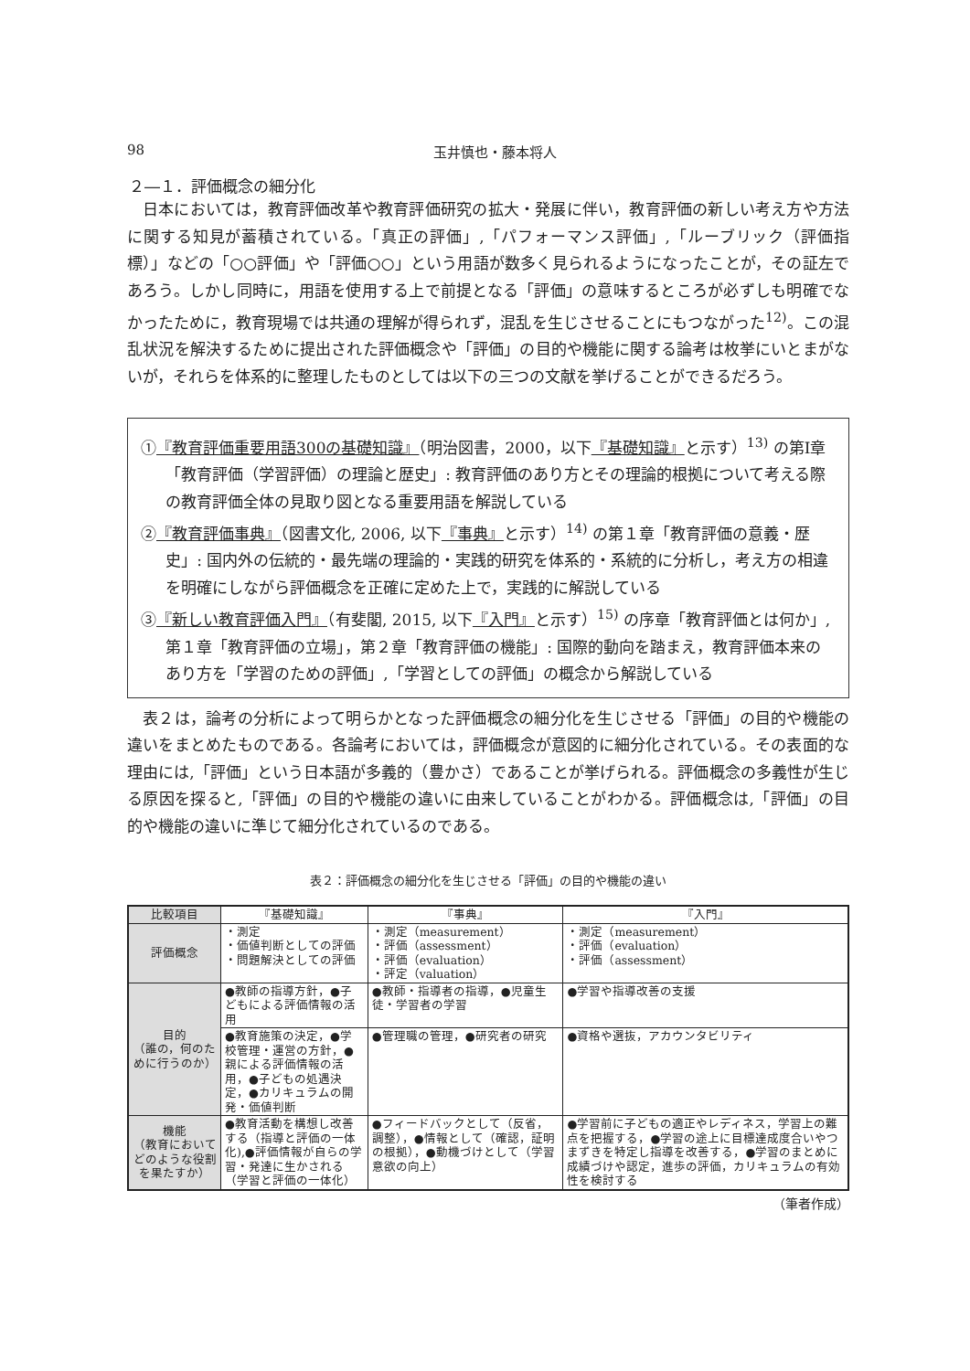98 玉井慎也・藤本将人
２―１．評価概念の細分化
日本においては，教育評価改革や教育評価研究の拡大・発展に伴い，教育評価の新しい考え方や方法に関する知見が蓄積されている。「真正の評価」,「パフォーマンス評価」,「ルーブリック（評価指標）」などの「○○評価」や「評価○○」という用語が数多く見られるようになったことが，その証左であろう。しかし同時に，用語を使用する上で前提となる「評価」の意味するところが必ずしも明確でなかったために，教育現場では共通の理解が得られず，混乱を生じさせることにもつながった<sup>12)</sup>。この混乱状況を解決するために提出された評価概念や「評価」の目的や機能に関する論考は枚挙にいとまがないが，それらを体系的に整理したものとしては以下の三つの文献を挙げることができるだろう。
①『教育評価重要用語300の基礎知識』（明治図書，2000，以下『基礎知識』と示す）<sup>13)</sup> の第Ⅰ章「教育評価（学習評価）の理論と歴史」: 教育評価のあり方とその理論的根拠について考える際の教育評価全体の見取り図となる重要用語を解説している
②『教育評価事典』（図書文化, 2006, 以下『事典』と示す）<sup>14)</sup> の第１章「教育評価の意義・歴史」: 国内外の伝統的・最先端の理論的・実践的研究を体系的・系統的に分析し，考え方の相違を明確にしながら評価概念を正確に定めた上で，実践的に解説している
③『新しい教育評価入門』（有斐閣, 2015, 以下『入門』と示す）<sup>15)</sup> の序章「教育評価とは何か」, 第１章「教育評価の立場」，第２章「教育評価の機能」: 国際的動向を踏まえ，教育評価本来のあり方を「学習のための評価」,「学習としての評価」の概念から解説している
表２は，論考の分析によって明らかとなった評価概念の細分化を生じさせる「評価」の目的や機能の違いをまとめたものである。各論考においては，評価概念が意図的に細分化されている。その表面的な理由には,「評価」という日本語が多義的（豊かさ）であることが挙げられる。評価概念の多義性が生じる原因を探ると,「評価」の目的や機能の違いに由来していることがわかる。評価概念は,「評価」の目的や機能の違いに準じて細分化されているのである。
表２：評価概念の細分化を生じさせる「評価」の目的や機能の違い
| 比較項目 | 『基礎知識』 | 『事典』 | 『入門』 |
| --- | --- | --- | --- |
| 評価概念 | ・測定 ・価値判断としての評価 ・問題解決としての評価 | ・測定（measurement） ・評価（assessment） ・評価（evaluation） ・評定（valuation） | ・測定（measurement） ・評価（evaluation） ・評価（assessment） |
| 目的 （誰の，何のために行うのか） | ●教師の指導方針，●子どもによる評価情報の活用 | ●教師・指導者の指導，●児童生徒・学習者の学習 | ●学習や指導改善の支援 |
| | ●教育施策の決定，●学校管理・運営の方針，●親による評価情報の活用，●子どもの処遇決定，●カリキュラムの開発・価値判断 | ●管理職の管理，●研究者の研究 | ●資格や選抜，アカウンタビリティ |
| 機能 （教育においてどのような役割を果たすか） | ●教育活動を構想し改善する（指導と評価の一体化),●評価情報が自らの学習・発達に生かされる（学習と評価の一体化） | ●フィードバックとして（反省，調整），●情報として（確認，証明の根拠），●動機づけとして（学習意欲の向上） | ●学習前に子どもの適正やレディネス，学習上の難点を把握する，●学習の途上に目標達成度合いやつまずきを特定し指導を改善する，●学習のまとめに成績づけや認定，進歩の評価，カリキュラムの有効性を検討する |
（筆者作成）